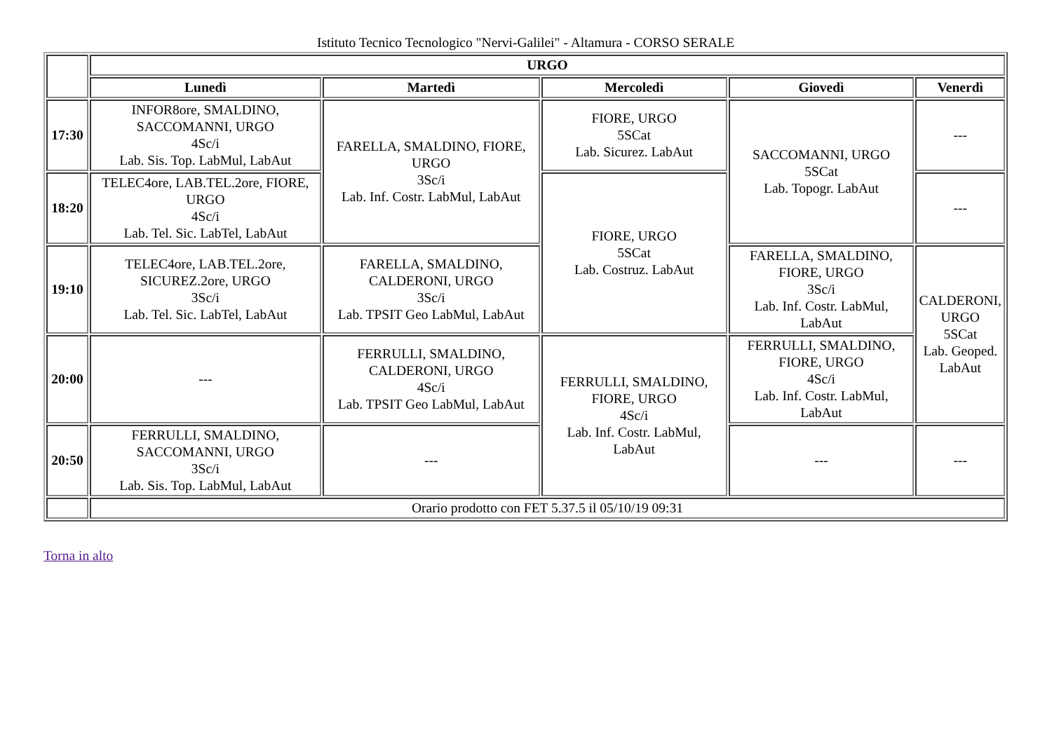Istituto Tecnico Tecnologico "Nervi-Galilei" - Altamura - CORSO SERALE
| | URGO | | | | |
| --- | --- | --- | --- | --- | --- |
| | Lunedì | Martedì | Mercoledì | Giovedì | Venerdì |
| 17:30 | INFOR8ore, SMALDINO, SACCOMANNI, URGO 4Sc/i Lab. Sis. Top. LabMul, LabAut | FARELLA, SMALDINO, FIORE, URGO 3Sc/i Lab. Inf. Costr. LabMul, LabAut | FIORE, URGO 5SCat Lab. Sicurez. LabAut | SACCOMANNI, URGO 5SCat Lab. Topogr. LabAut | --- |
| 18:20 | TELEC4ore, LAB.TEL.2ore, FIORE, URGO 4Sc/i Lab. Tel. Sic. LabTel, LabAut | | FIORE, URGO 5SCat Lab. Costruz. LabAut | | --- |
| 19:10 | TELEC4ore, LAB.TEL.2ore, SICUREZ.2ore, URGO 3Sc/i Lab. Tel. Sic. LabTel, LabAut | FARELLA, SMALDINO, CALDERONI, URGO 3Sc/i Lab. TPSIT Geo LabMul, LabAut | | FARELLA, SMALDINO, FIORE, URGO 3Sc/i Lab. Inf. Costr. LabMul, LabAut | CALDERONI, URGO 5SCat Lab. Geoped. LabAut |
| 20:00 | --- | FERRULLI, SMALDINO, CALDERONI, URGO 4Sc/i Lab. TPSIT Geo LabMul, LabAut | FERRULLI, SMALDINO, FIORE, URGO 4Sc/i Lab. Inf. Costr. LabMul, LabAut | FERRULLI, SMALDINO, FIORE, URGO 4Sc/i Lab. Inf. Costr. LabMul, LabAut | |
| 20:50 | FERRULLI, SMALDINO, SACCOMANNI, URGO 3Sc/i Lab. Sis. Top. LabMul, LabAut | --- | | --- | --- |
| | Orario prodotto con FET 5.37.5 il 05/10/19 09:31 | | | | |
Torna in alto